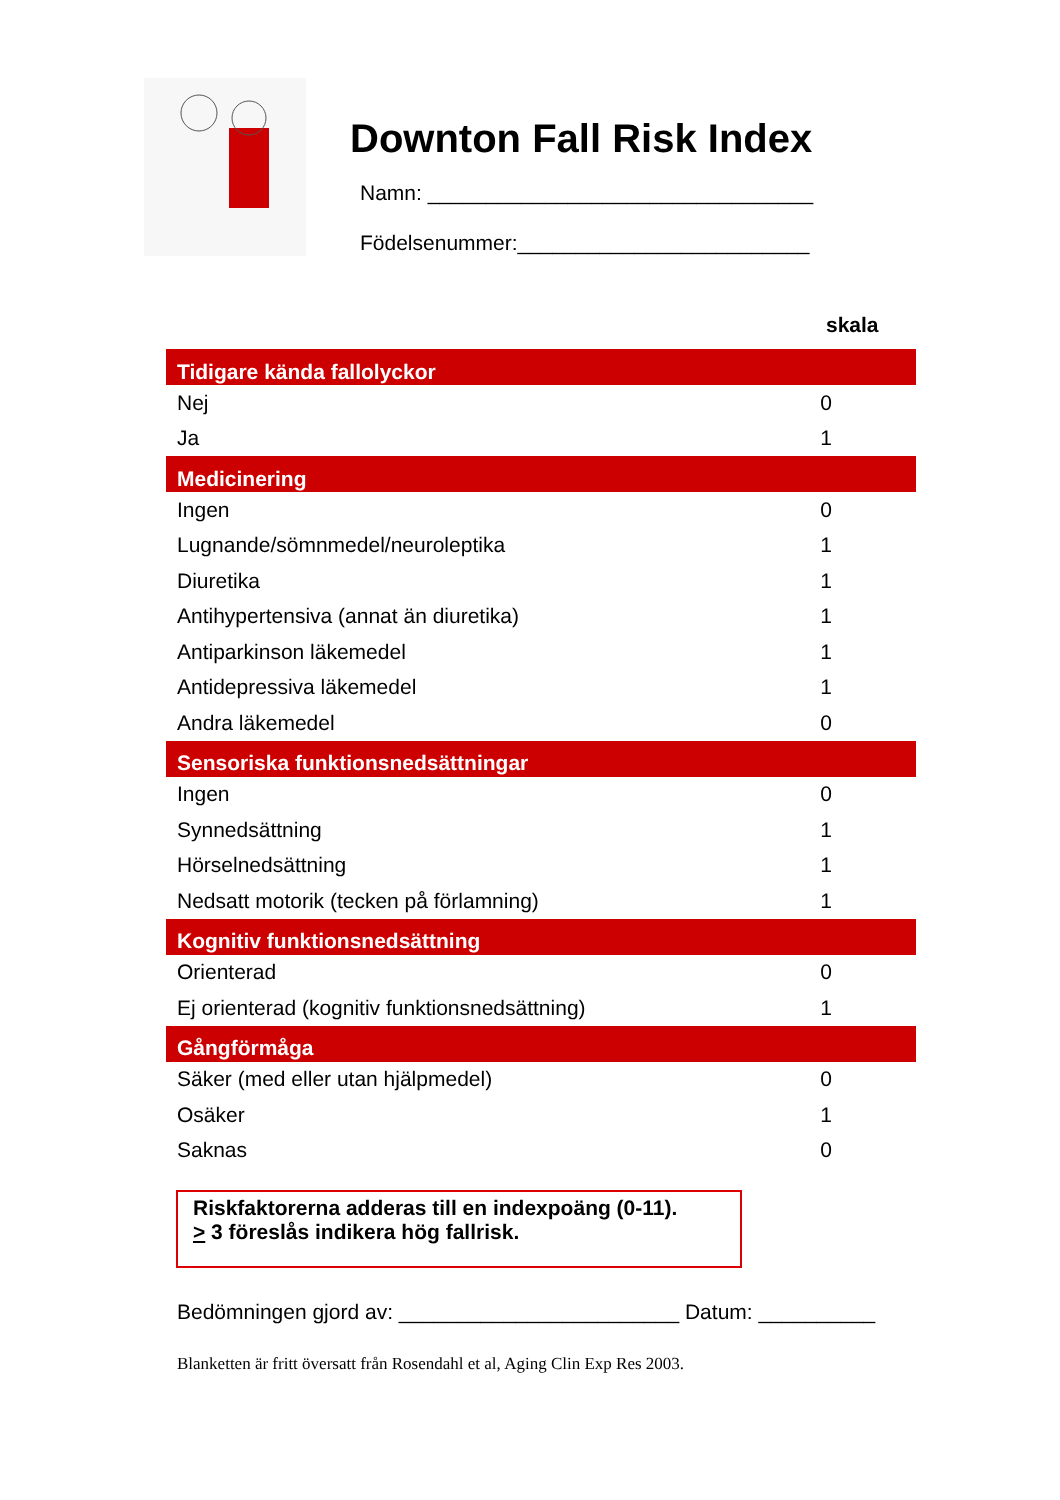Downton Fall Risk Index
Namn: _________________________________
Födelsenummer:_________________________
skala
| Tidigare kända fallolyckor | |
| --- | --- |
| Nej | 0 |
| Ja | 1 |
| Medicinering | |
| Ingen | 0 |
| Lugnande/sömnmedel/neuroleptika | 1 |
| Diuretika | 1 |
| Antihypertensiva (annat än diuretika) | 1 |
| Antiparkinson läkemedel | 1 |
| Antidepressiva läkemedel | 1 |
| Andra läkemedel | 0 |
| Sensoriska funktionsnedsättningar | |
| Ingen | 0 |
| Synnedsättning | 1 |
| Hörselnedsättning | 1 |
| Nedsatt motorik (tecken på förlamning) | 1 |
| Kognitiv funktionsnedsättning | |
| Orienterad | 0 |
| Ej orienterad (kognitiv funktionsnedsättning) | 1 |
| Gångförmåga | |
| Säker (med eller utan hjälpmedel) | 0 |
| Osäker | 1 |
| Saknas | 0 |
Riskfaktorerna adderas till en indexpoäng (0-11).
> 3 föreslås indikera hög fallrisk.
Bedömningen gjord av: ________________________ Datum: __________
Blanketten är fritt översatt från Rosendahl et al, Aging Clin Exp Res 2003.